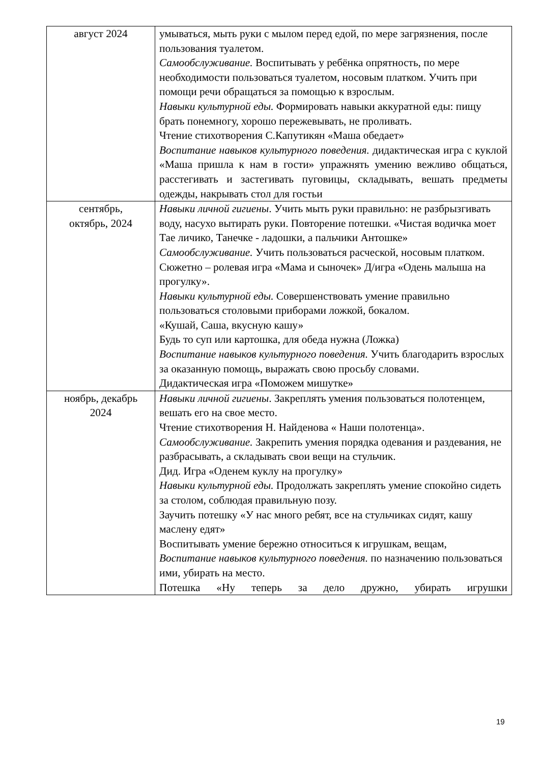| август 2024 | умываться, мыть руки с мылом перед едой, по мере загрязнения, после пользования туалетом. Самообслуживание. Воспитывать у ребёнка опрятность, по мере необходимости пользоваться туалетом, носовым платком. Учить при помощи речи обращаться за помощью к взрослым. Навыки культурной еды. Формировать навыки аккуратной еды: пищу брать понемногу, хорошо пережевывать, не проливать. Чтение стихотворения С.Капутикян «Маша обедает» Воспитание навыков культурного поведения. дидактическая игра с куклой «Маша пришла к нам в гости» упражнять умению вежливо общаться, расстегивать и застегивать пуговицы, складывать, вешать предметы одежды, накрывать стол для гостьи |
| сентябрь, октябрь, 2024 | Навыки личной гигиены . Учить мыть руки правильно: не разбрызгивать воду, насухо вытирать руки. Повторение потешки. «Чистая водичка моет Тае личико, Танечке - ладошки, а пальчики Антошке» Самообслуживание. Учить пользоваться расческой, носовым платком. Сюжетно – ролевая игра «Мама и сыночек» Д/игра «Одень малыша на прогулку». Навыки культурной еды. Совершенствовать умение правильно пользоваться столовыми приборами ложкой, бокалом. «Кушай, Саша, вкусную кашу» Будь то суп или картошка, для обеда нужна (Ложка) Воспитание навыков культурного поведения. Учить благодарить взрослых за оказанную помощь, выражать свою просьбу словами. Дидактическая игра «Поможем мишутке» |
| ноябрь, декабрь 2024 | Навыки личной гигиены . Закреплять умения пользоваться полотенцем, вешать его на свое место. Чтение стихотворения Н. Найденова « Наши полотенца». Самообслуживание. Закрепить умения порядка одевания и раздевания, не разбрасывать, а складывать свои вещи на стульчик. Дид. Игра «Оденем куклу на прогулку» Навыки культурной еды. Продолжать закреплять умение спокойно сидеть за столом, соблюдая правильную позу. Заучить потешку «У нас много ребят, все на стульчиках сидят, кашу маслену едят» Воспитывать умение бережно относиться к игрушкам, вещам, Воспитание навыков культурного поведения. по назначению пользоваться ими, убирать на место. Потешка «Ну теперь за дело дружно, убирать игрушки |
19